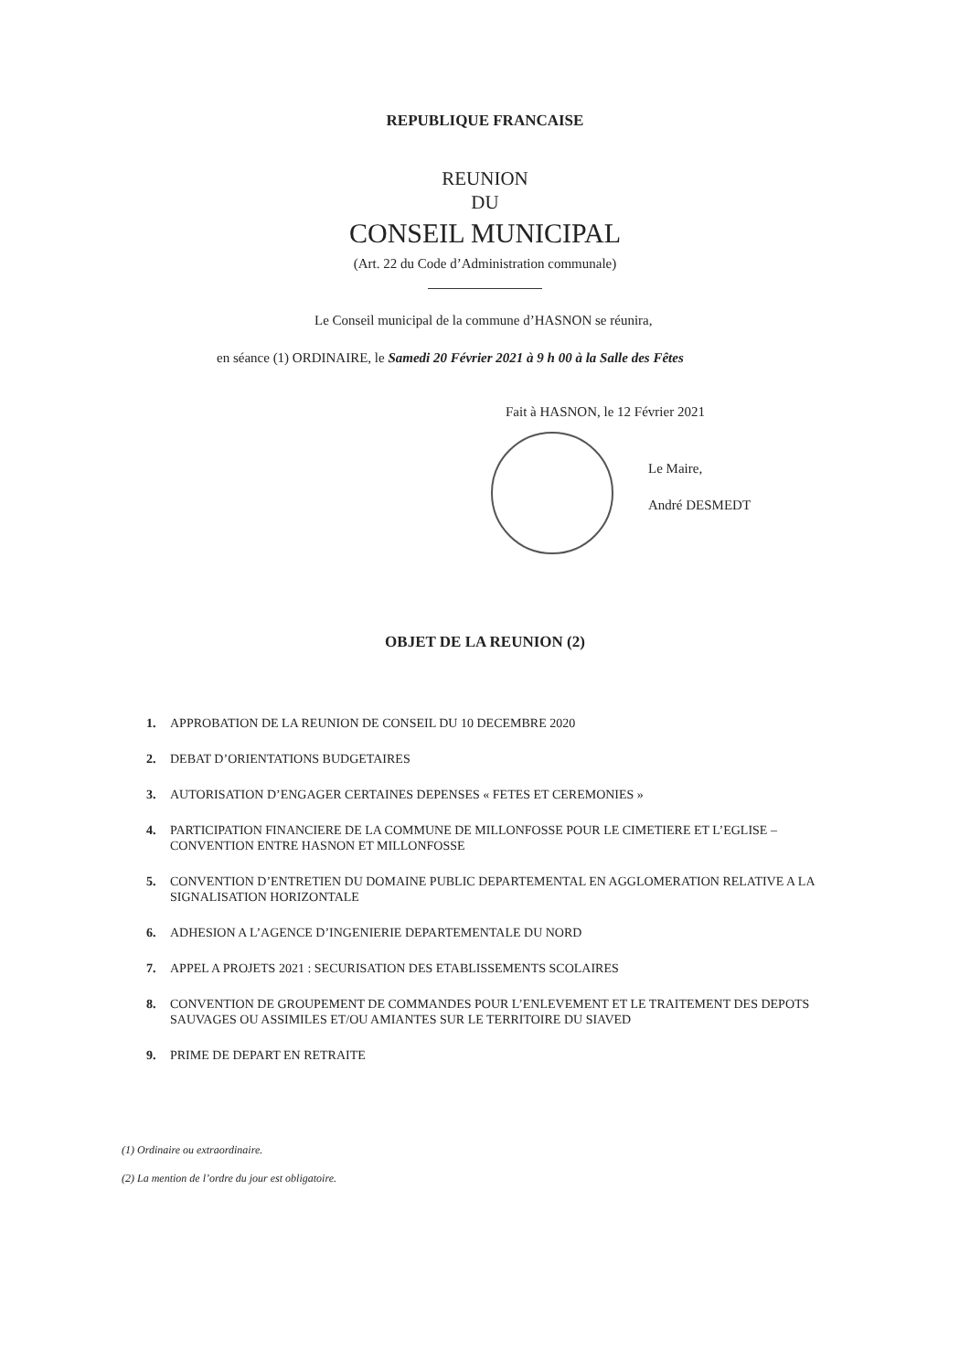REPUBLIQUE FRANCAISE
REUNION
DU
CONSEIL MUNICIPAL
(Art. 22 du Code d’Administration communale)
Le Conseil municipal de la commune d’HASNON se réunira,
en séance (1) ORDINAIRE, le Samedi 20 Février 2021 à 9 h 00 à la Salle des Fêtes
Fait à HASNON, le 12 Février 2021
Le Maire,
André DESMEDT
OBJET DE LA REUNION (2)
1. APPROBATION DE LA REUNION DE CONSEIL DU 10 DECEMBRE 2020
2. DEBAT D’ORIENTATIONS BUDGETAIRES
3. AUTORISATION D’ENGAGER CERTAINES DEPENSES « FETES ET CEREMONIES »
4. PARTICIPATION FINANCIERE DE LA COMMUNE DE MILLONFOSSE POUR LE CIMETIERE ET L’EGLISE – CONVENTION ENTRE HASNON ET MILLONFOSSE
5. CONVENTION D’ENTRETIEN DU DOMAINE PUBLIC DEPARTEMENTAL EN AGGLOMERATION RELATIVE A LA SIGNALISATION HORIZONTALE
6. ADHESION A L’AGENCE D’INGENIERIE DEPARTEMENTALE DU NORD
7. APPEL A PROJETS 2021 : SECURISATION DES ETABLISSEMENTS SCOLAIRES
8. CONVENTION DE GROUPEMENT DE COMMANDES POUR L’ENLEVEMENT ET LE TRAITEMENT DES DEPOTS SAUVAGES OU ASSIMILES ET/OU AMIANTES SUR LE TERRITOIRE DU SIAVED
9. PRIME DE DEPART EN RETRAITE
(1) Ordinaire ou extraordinaire.
(2) La mention de l’ordre du jour est obligatoire.